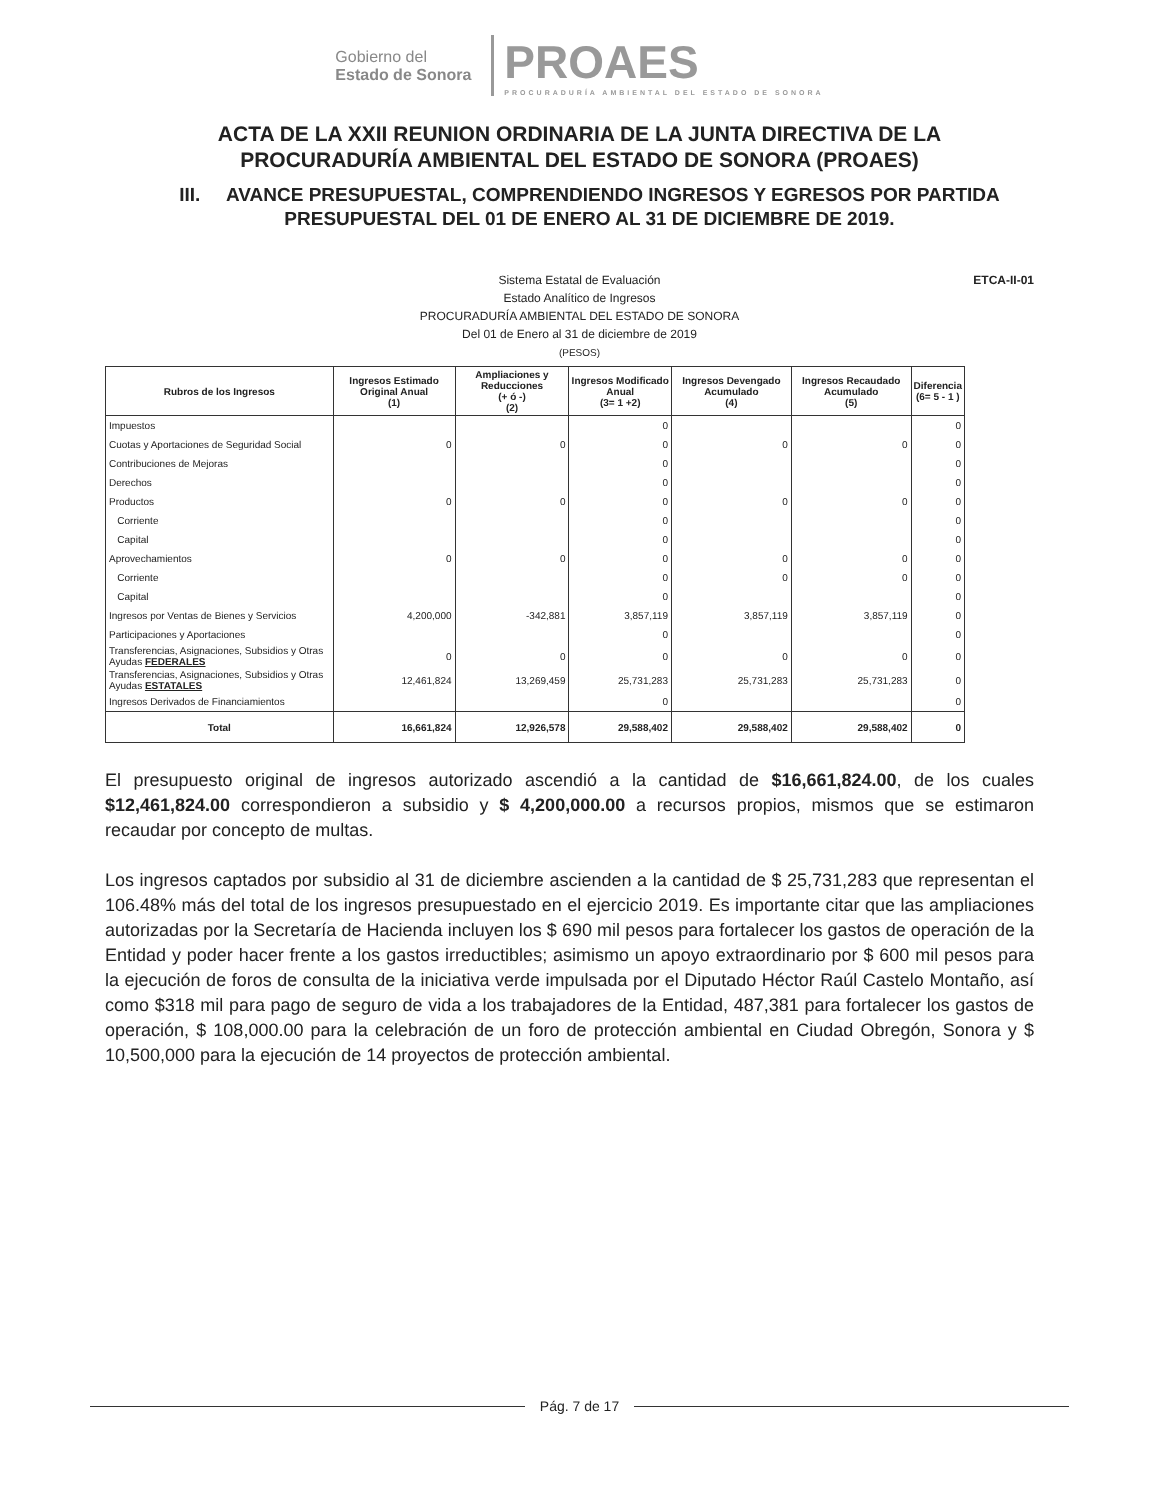Gobierno del
Estado de Sonora
PROAES
PROCURADURÍA AMBIENTAL DEL ESTADO DE SONORA
ACTA DE LA XXII REUNION ORDINARIA DE LA JUNTA DIRECTIVA DE LA
PROCURADURÍA AMBIENTAL DEL ESTADO DE SONORA (PROAES)
III. AVANCE PRESUPUESTAL, COMPRENDIENDO INGRESOS Y EGRESOS POR PARTIDA PRESUPUESTAL DEL 01 DE ENERO AL 31 DE DICIEMBRE DE 2019.
ETCA-II-01 Sistema Estatal de Evaluación
Estado Analítico de Ingresos
PROCURADURÍA AMBIENTAL DEL ESTADO DE SONORA
Del 01 de Enero al 31 de diciembre de 2019
(PESOS)
| Rubros de los Ingresos | Ingresos Estimado Original Anual (1) | Ampliaciones y Reducciones (+ ó -) (2) | Ingresos Modificado Anual (3= 1 +2) | Ingresos Devengado Acumulado (4) | Ingresos Recaudado Acumulado (5) | Diferencia (6= 5 - 1 ) |
| --- | --- | --- | --- | --- | --- | --- |
| Impuestos | | | 0 | | | 0 |
| Cuotas y Aportaciones de Seguridad Social | 0 | 0 | 0 | 0 | 0 | 0 |
| Contribuciones de Mejoras | | | 0 | | | 0 |
| Derechos | | | 0 | | | 0 |
| Productos | 0 | 0 | 0 | 0 | 0 | 0 |
| Corriente | | | 0 | | | 0 |
| Capital | | | 0 | | | 0 |
| Aprovechamientos | 0 | 0 | 0 | 0 | 0 | 0 |
| Corriente | | | 0 | 0 | 0 | 0 |
| Capital | | | 0 | | | 0 |
| Ingresos por Ventas de Bienes y Servicios | 4,200,000 | -342,881 | 3,857,119 | 3,857,119 | 3,857,119 | 0 |
| Participaciones y Aportaciones | | | 0 | | | 0 |
| Transferencias, Asignaciones, Subsidios y Otras Ayudas FEDERALES | 0 | 0 | 0 | 0 | 0 | 0 |
| Transferencias, Asignaciones, Subsidios y Otras Ayudas ESTATALES | 12,461,824 | 13,269,459 | 25,731,283 | 25,731,283 | 25,731,283 | 0 |
| Ingresos Derivados de Financiamientos | | | 0 | | | 0 |
| Total | 16,661,824 | 12,926,578 | 29,588,402 | 29,588,402 | 29,588,402 | 0 |
El presupuesto original de ingresos autorizado ascendió a la cantidad de $16,661,824.00, de los cuales $12,461,824.00 correspondieron a subsidio y $ 4,200,000.00 a recursos propios, mismos que se estimaron recaudar por concepto de multas.
Los ingresos captados por subsidio al 31 de diciembre ascienden a la cantidad de $ 25,731,283 que representan el 106.48% más del total de los ingresos presupuestado en el ejercicio 2019. Es importante citar que las ampliaciones autorizadas por la Secretaría de Hacienda incluyen los $ 690 mil pesos para fortalecer los gastos de operación de la Entidad y poder hacer frente a los gastos irreductibles; asimismo un apoyo extraordinario por $ 600 mil pesos para la ejecución de foros de consulta de la iniciativa verde impulsada por el Diputado Héctor Raúl Castelo Montaño, así como $318 mil para pago de seguro de vida a los trabajadores de la Entidad, 487,381 para fortalecer los gastos de operación, $ 108,000.00 para la celebración de un foro de protección ambiental en Ciudad Obregón, Sonora y $ 10,500,000 para la ejecución de 14 proyectos de protección ambiental.
Pág. 7 de 17